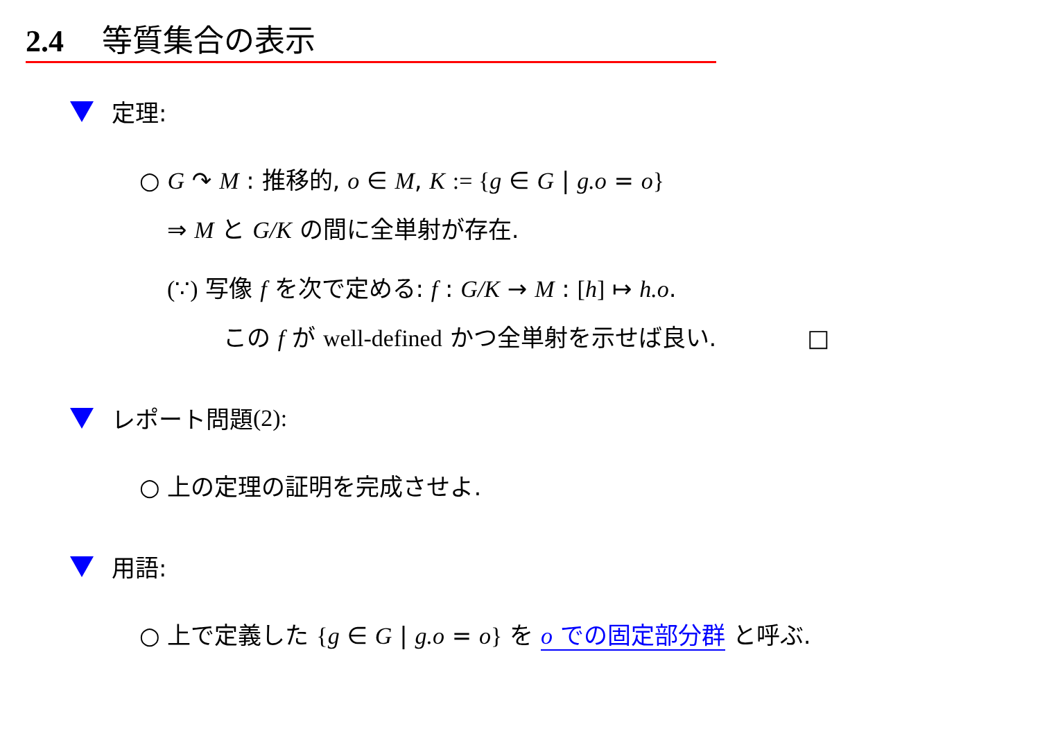2.4 等質集合の表示
定理:
○ G ↷ M : 推移的, o ∈ M, K := {g ∈ G | g.o = o}
⇒ M と G/K の間に全単射が存在.
(∵) 写像 f を次で定める: f : G/K → M : [h] ↦ h.o.
この f が well-defined かつ全単射を示せば良い. □
レポート問題 (2):
○ 上の定理の証明を完成させよ.
用語:
○ 上で定義した {g ∈ G | g.o = o} を o での固定部分群 と呼ぶ.